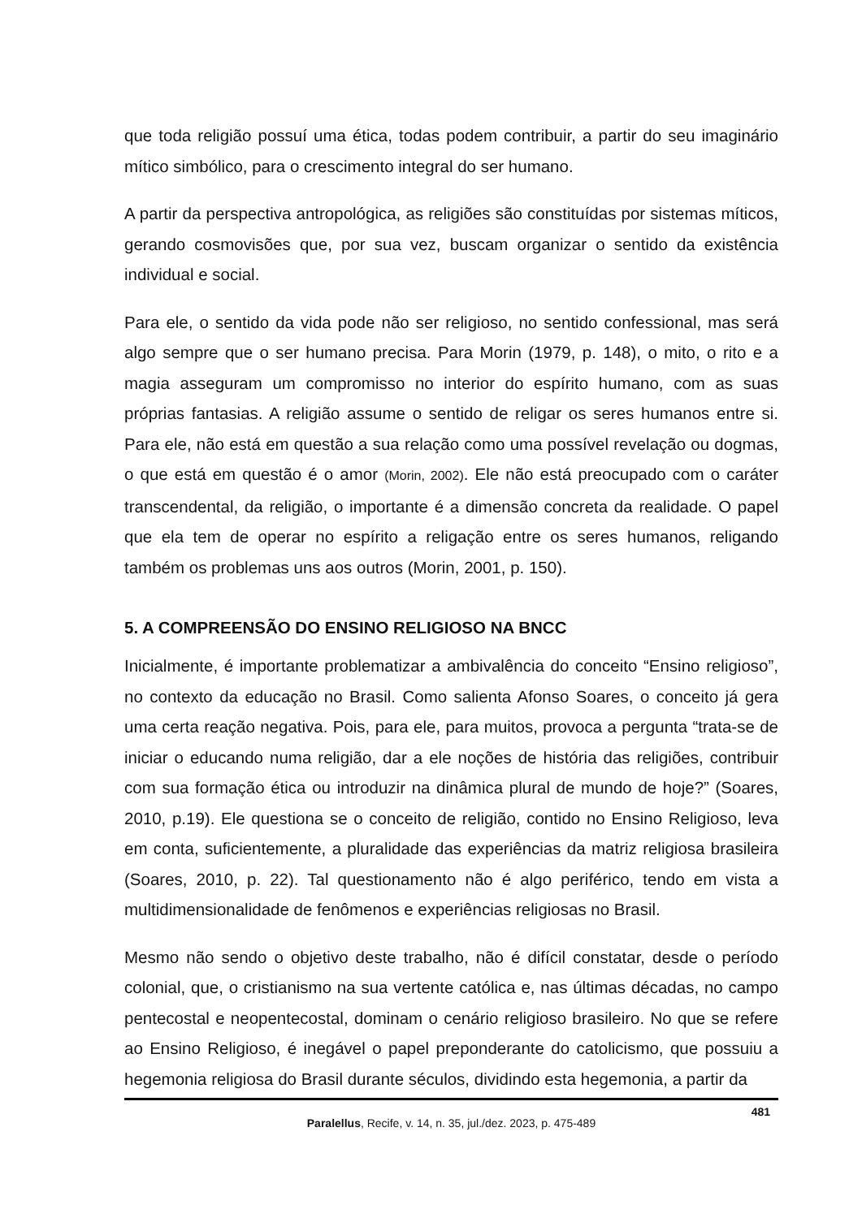que toda religião possuí uma ética, todas podem contribuir, a partir do seu imaginário mítico simbólico, para o crescimento integral do ser humano.
A partir da perspectiva antropológica, as religiões são constituídas por sistemas míticos, gerando cosmovisões que, por sua vez, buscam organizar o sentido da existência individual e social.
Para ele, o sentido da vida pode não ser religioso, no sentido confessional, mas será algo sempre que o ser humano precisa. Para Morin (1979, p. 148), o mito, o rito e a magia asseguram um compromisso no interior do espírito humano, com as suas próprias fantasias. A religião assume o sentido de religar os seres humanos entre si. Para ele, não está em questão a sua relação como uma possível revelação ou dogmas, o que está em questão é o amor (Morin, 2002). Ele não está preocupado com o caráter transcendental, da religião, o importante é a dimensão concreta da realidade. O papel que ela tem de operar no espírito a religação entre os seres humanos, religando também os problemas uns aos outros (Morin, 2001, p. 150).
5. A COMPREENSÃO DO ENSINO RELIGIOSO NA BNCC
Inicialmente, é importante problematizar a ambivalência do conceito “Ensino religioso”, no contexto da educação no Brasil. Como salienta Afonso Soares, o conceito já gera uma certa reação negativa. Pois, para ele, para muitos, provoca a pergunta “trata-se de iniciar o educando numa religião, dar a ele noções de história das religiões, contribuir com sua formação ética ou introduzir na dinâmica plural de mundo de hoje?” (Soares, 2010, p.19). Ele questiona se o conceito de religião, contido no Ensino Religioso, leva em conta, suficientemente, a pluralidade das experiências da matriz religiosa brasileira (Soares, 2010, p. 22). Tal questionamento não é algo periférico, tendo em vista a multidimensionalidade de fenômenos e experiências religiosas no Brasil.
Mesmo não sendo o objetivo deste trabalho, não é difícil constatar, desde o período colonial, que, o cristianismo na sua vertente católica e, nas últimas décadas, no campo pentecostal e neopentecostal, dominam o cenário religioso brasileiro. No que se refere ao Ensino Religioso, é inegável o papel preponderante do catolicismo, que possuiu a hegemonia religiosa do Brasil durante séculos, dividindo esta hegemonia, a partir da
481
Paralellus, Recife, v. 14, n. 35, jul./dez. 2023, p. 475-489